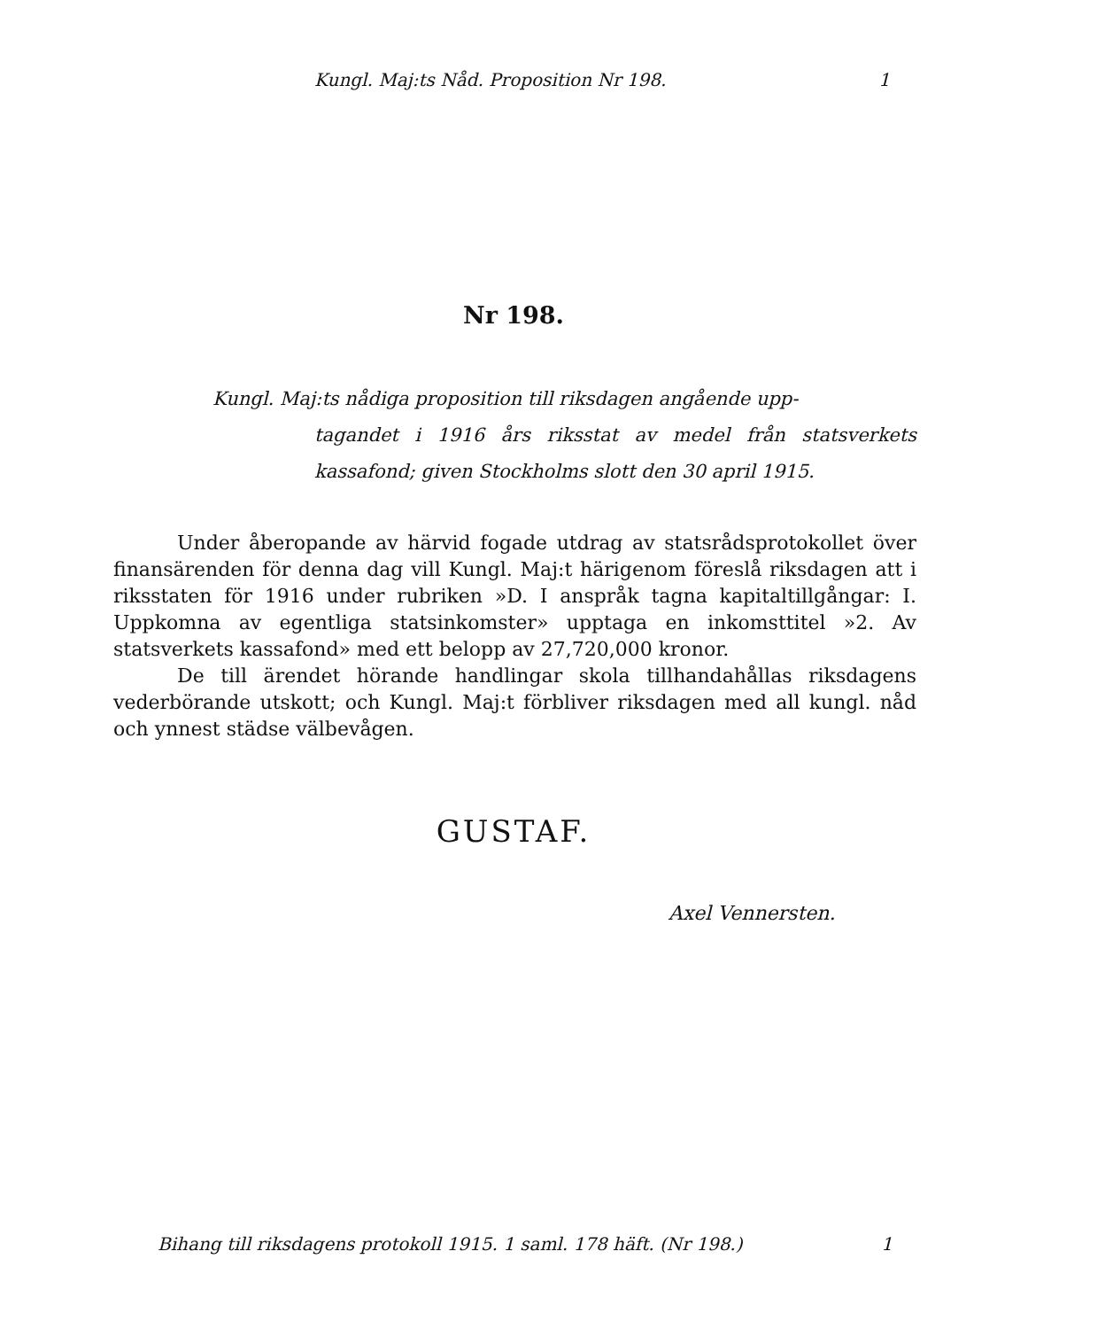Kungl. Maj:ts Nåd. Proposition Nr 198. 1
Nr 198.
Kungl. Maj:ts nådiga proposition till riksdagen angående upp-
tagandet i 1916 års riksstat av medel från statsverkets kassafond; given Stockholms slott den 30 april 1915.
Under åberopande av härvid fogade utdrag av statsrådsprotokollet över finansärenden för denna dag vill Kungl. Maj:t härigenom föreslå riksdagen att i riksstaten för 1916 under rubriken »D. I anspråk tagna kapitaltillgångar: I. Uppkomna av egentliga statsinkomster» upptaga en inkomsttitel »2. Av statsverkets kassafond» med ett belopp av 27,720,000 kronor.
De till ärendet hörande handlingar skola tillhandahållas riksdagens vederbörande utskott; och Kungl. Maj:t förbliver riksdagen med all kungl. nåd och ynnest städse välbevågen.
GUSTAF.
Axel Vennersten.
Bihang till riksdagens protokoll 1915. 1 saml. 178 häft. (Nr 198.) 1